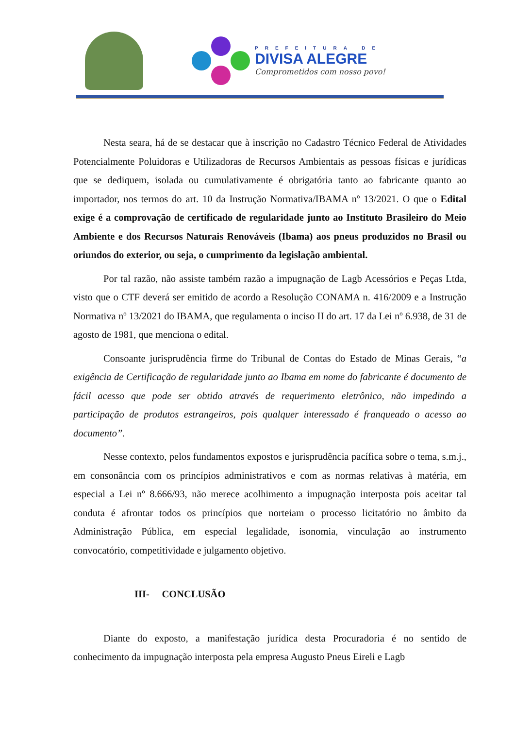PREFEITURA DE
DIVISA ALEGRE
Comprometidos com nosso povo!
Nesta seara, há de se destacar que à inscrição no Cadastro Técnico Federal de Atividades Potencialmente Poluidoras e Utilizadoras de Recursos Ambientais as pessoas físicas e jurídicas que se dediquem, isolada ou cumulativamente é obrigatória tanto ao fabricante quanto ao importador, nos termos do art. 10 da Instrução Normativa/IBAMA nº 13/2021. O que o Edital exige é a comprovação de certificado de regularidade junto ao Instituto Brasileiro do Meio Ambiente e dos Recursos Naturais Renováveis (Ibama) aos pneus produzidos no Brasil ou oriundos do exterior, ou seja, o cumprimento da legislação ambiental.
Por tal razão, não assiste também razão a impugnação de Lagb Acessórios e Peças Ltda, visto que o CTF deverá ser emitido de acordo a Resolução CONAMA n. 416/2009 e a Instrução Normativa nº 13/2021 do IBAMA, que regulamenta o inciso II do art. 17 da Lei nº 6.938, de 31 de agosto de 1981, que menciona o edital.
Consoante jurisprudência firme do Tribunal de Contas do Estado de Minas Gerais, “a exigência de Certificação de regularidade junto ao Ibama em nome do fabricante é documento de fácil acesso que pode ser obtido através de requerimento eletrônico, não impedindo a participação de produtos estrangeiros, pois qualquer interessado é franqueado o acesso ao documento”.
Nesse contexto, pelos fundamentos expostos e jurisprudência pacífica sobre o tema, s.m.j., em consonância com os princípios administrativos e com as normas relativas à matéria, em especial a Lei nº 8.666/93, não merece acolhimento a impugnação interposta pois aceitar tal conduta é afrontar todos os princípios que norteiam o processo licitatório no âmbito da Administração Pública, em especial legalidade, isonomia, vinculação ao instrumento convocatório, competitividade e julgamento objetivo.
III- CONCLUSÃO
Diante do exposto, a manifestação jurídica desta Procuradoria é no sentido de conhecimento da impugnação interposta pela empresa Augusto Pneus Eireli e Lagb